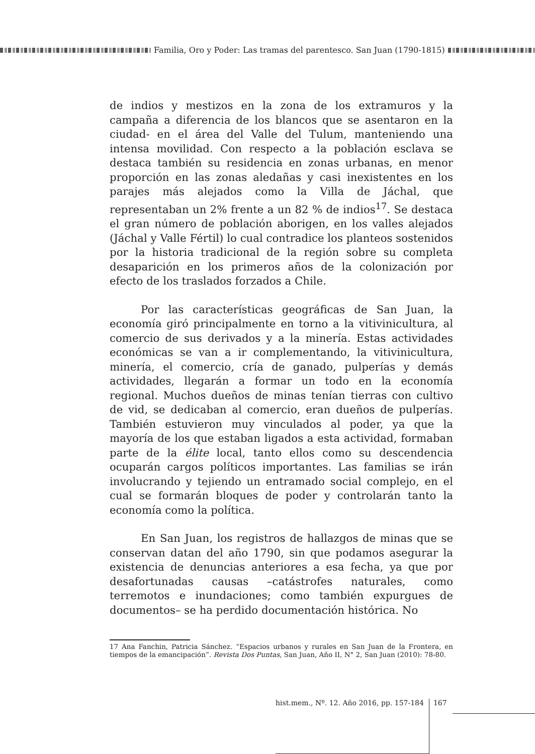Familia, Oro y Poder: Las tramas del parentesco. San Juan (1790-1815)
de indios y mestizos en la zona de los extramuros y la campaña a diferencia de los blancos que se asentaron en la ciudad- en el área del Valle del Tulum, manteniendo una intensa movilidad. Con respecto a la población esclava se destaca también su residencia en zonas urbanas, en menor proporción en las zonas aledañas y casi inexistentes en los parajes más alejados como la Villa de Jáchal, que representaban un 2% frente a un 82 % de indios<sup>17</sup>. Se destaca el gran número de población aborigen, en los valles alejados (Jáchal y Valle Fértil) lo cual contradice los planteos sostenidos por la historia tradicional de la región sobre su completa desaparición en los primeros años de la colonización por efecto de los traslados forzados a Chile.
Por las características geográficas de San Juan, la economía giró principalmente en torno a la vitivinicultura, al comercio de sus derivados y a la minería. Estas actividades económicas se van a ir complementando, la vitivinicultura, minería, el comercio, cría de ganado, pulperías y demás actividades, llegarán a formar un todo en la economía regional. Muchos dueños de minas tenían tierras con cultivo de vid, se dedicaban al comercio, eran dueños de pulperías. También estuvieron muy vinculados al poder, ya que la mayoría de los que estaban ligados a esta actividad, formaban parte de la élite local, tanto ellos como su descendencia ocuparán cargos políticos importantes. Las familias se irán involucrando y tejiendo un entramado social complejo, en el cual se formarán bloques de poder y controlarán tanto la economía como la política.
En San Juan, los registros de hallazgos de minas que se conservan datan del año 1790, sin que podamos asegurar la existencia de denuncias anteriores a esa fecha, ya que por desafortunadas causas –catástrofes naturales, como terremotos e inundaciones; como también expurgues de documentos– se ha perdido documentación histórica. No
17 Ana Fanchin, Patricia Sánchez. “Espacios urbanos y rurales en San Juan de la Frontera, en tiempos de la emancipación”. Revista Dos Puntas, San Juan, Año II, N° 2, San Juan (2010): 78-80.
hist.mem., Nº. 12. Año 2016, pp. 157-184
167